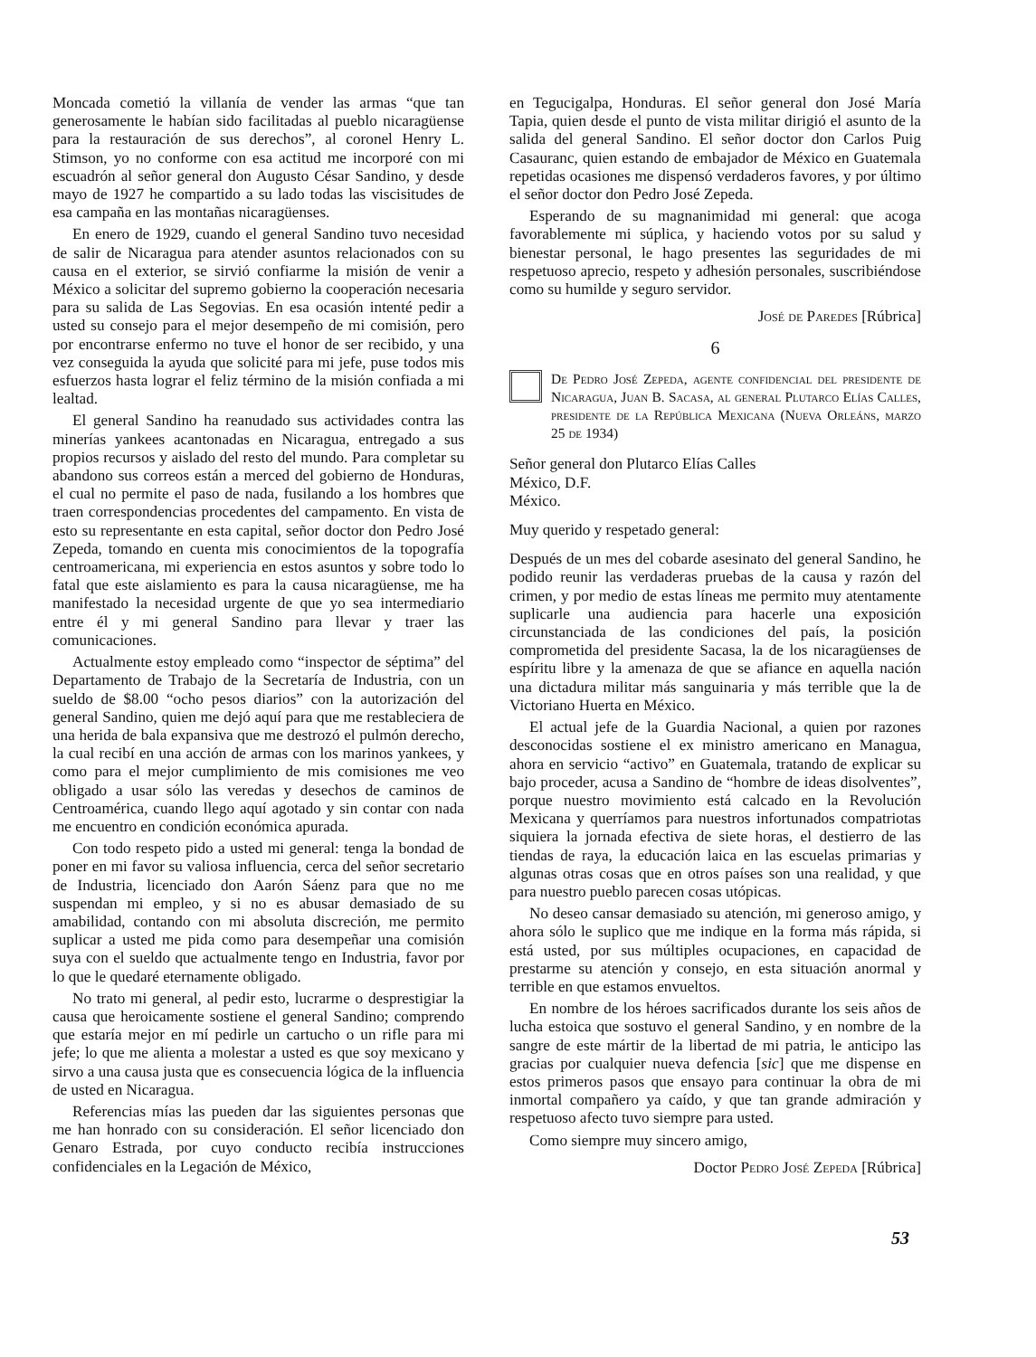Moncada cometió la villanía de vender las armas “que tan generosamente le habían sido facilitadas al pueblo nicaragüense para la restauración de sus derechos”, al coronel Henry L. Stimson, yo no conforme con esa actitud me incorporé con mi escuadrón al señor general don Augusto César Sandino, y desde mayo de 1927 he compartido a su lado todas las viscisitudes de esa campaña en las montañas nicaragüenses.
En enero de 1929, cuando el general Sandino tuvo necesidad de salir de Nicaragua para atender asuntos relacionados con su causa en el exterior, se sirvió confiarme la misión de venir a México a solicitar del supremo gobierno la cooperación necesaria para su salida de Las Segovias. En esa ocasión intenté pedir a usted su consejo para el mejor desempeño de mi comisión, pero por encontrarse enfermo no tuve el honor de ser recibido, y una vez conseguida la ayuda que solicité para mi jefe, puse todos mis esfuerzos hasta lograr el feliz término de la misión confiada a mi lealtad.
El general Sandino ha reanudado sus actividades contra las minerías yankees acantonadas en Nicaragua, entregado a sus propios recursos y aislado del resto del mundo. Para completar su abandono sus correos están a merced del gobierno de Honduras, el cual no permite el paso de nada, fusilando a los hombres que traen correspondencias procedentes del campamento. En vista de esto su representante en esta capital, señor doctor don Pedro José Zepeda, tomando en cuenta mis conocimientos de la topografía centroamericana, mi experiencia en estos asuntos y sobre todo lo fatal que este aislamiento es para la causa nicaragüense, me ha manifestado la necesidad urgente de que yo sea intermediario entre él y mi general Sandino para llevar y traer las comunicaciones.
Actualmente estoy empleado como “inspector de séptima” del Departamento de Trabajo de la Secretaría de Industria, con un sueldo de $8.00 “ocho pesos diarios” con la autorización del general Sandino, quien me dejó aquí para que me restableciera de una herida de bala expansiva que me destrozó el pulmón derecho, la cual recibí en una acción de armas con los marinos yankees, y como para el mejor cumplimiento de mis comisiones me veo obligado a usar sólo las veredas y desechos de caminos de Centroamérica, cuando llego aquí agotado y sin contar con nada me encuentro en condición económica apurada.
Con todo respeto pido a usted mi general: tenga la bondad de poner en mi favor su valiosa influencia, cerca del señor secretario de Industria, licenciado don Aarón Sáenz para que no me suspendan mi empleo, y si no es abusar demasiado de su amabilidad, contando con mi absoluta discreción, me permito suplicar a usted me pida como para desempeñar una comisión suya con el sueldo que actualmente tengo en Industria, favor por lo que le quedaré eternamente obligado.
No trato mi general, al pedir esto, lucrarme o desprestigiar la causa que heroicamente sostiene el general Sandino; comprendo que estaría mejor en mí pedirle un cartucho o un rifle para mi jefe; lo que me alienta a molestar a usted es que soy mexicano y sirvo a una causa justa que es consecuencia lógica de la influencia de usted en Nicaragua.
Referencias mías las pueden dar las siguientes personas que me han honrado con su consideración. El señor licenciado don Genaro Estrada, por cuyo conducto recibía instrucciones confidenciales en la Legación de México,
en Tegucigalpa, Honduras. El señor general don José María Tapia, quien desde el punto de vista militar dirigió el asunto de la salida del general Sandino. El señor doctor don Carlos Puig Casauranc, quien estando de embajador de México en Guatemala repetidas ocasiones me dispensó verdaderos favores, y por último el señor doctor don Pedro José Zepeda.
Esperando de su magnanimidad mi general: que acoga favorablemente mi súplica, y haciendo votos por su salud y bienestar personal, le hago presentes las seguridades de mi respetuoso aprecio, respeto y adhesión personales, suscribiéndose como su humilde y seguro servidor.
José de Paredes [Rúbrica]
6
De Pedro José Zepeda, agente confidencial del presidente de Nicaragua, Juan B. Sacasa, al general Plutarco Elías Calles, presidente de la República Mexicana (Nueva Orleáns, marzo 25 de 1934)
Señor general don Plutarco Elías Calles
México, D.F.
México.
Muy querido y respetado general:
Después de un mes del cobarde asesinato del general Sandino, he podido reunir las verdaderas pruebas de la causa y razón del crimen, y por medio de estas líneas me permito muy atentamente suplicarle una audiencia para hacerle una exposición circunstanciada de las condiciones del país, la posición comprometida del presidente Sacasa, la de los nicaragüenses de espíritu libre y la amenaza de que se afiance en aquella nación una dictadura militar más sanguinaria y más terrible que la de Victoriano Huerta en México.
El actual jefe de la Guardia Nacional, a quien por razones desconocidas sostiene el ex ministro americano en Managua, ahora en servicio “activo” en Guatemala, tratando de explicar su bajo proceder, acusa a Sandino de “hombre de ideas disolventes”, porque nuestro movimiento está calcado en la Revolución Mexicana y querríamos para nuestros infortunados compatriotas siquiera la jornada efectiva de siete horas, el destierro de las tiendas de raya, la educación laica en las escuelas primarias y algunas otras cosas que en otros países son una realidad, y que para nuestro pueblo parecen cosas utópicas.
No deseo cansar demasiado su atención, mi generoso amigo, y ahora sólo le suplico que me indique en la forma más rápida, si está usted, por sus múltiples ocupaciones, en capacidad de prestarme su atención y consejo, en esta situación anormal y terrible en que estamos envueltos.
En nombre de los héroes sacrificados durante los seis años de lucha estoica que sostuvo el general Sandino, y en nombre de la sangre de este mártir de la libertad de mi patria, le anticipo las gracias por cualquier nueva defencia [sic] que me dispense en estos primeros pasos que ensayo para continuar la obra de mi inmortal compañero ya caído, y que tan grande admiración y respetuoso afecto tuvo siempre para usted.
Como siempre muy sincero amigo,
Doctor Pedro José Zepeda [Rúbrica]
53